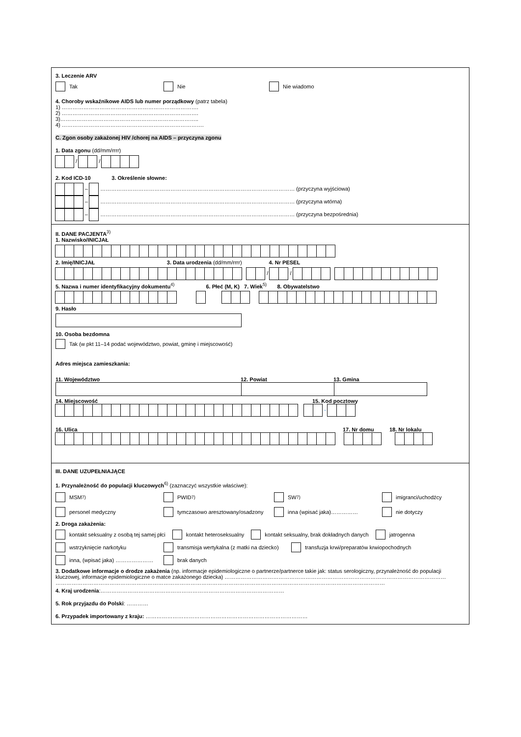3. Leczenie ARV
Tak Nie Nie wiadomo
4. Choroby wskaźnikowe AIDS lub numer porządkowy (patrz tabela)
1) ………………………………………………………………….
2) ………………………………………………………………….
3)…………………………………………………………………..
4) …………………………………………………………………….
C. Zgon osoby zakażonej HIV /chorej na AIDS – przyczyna zgonu
1. Data zgonu (dd/mm/rrrr)
/ /
2. Kod ICD-10 3. Określenie słowne:
– ……………………………………………………………………………………………… (przyczyna wyjściowa)
– ……………………………………………………………………………………………… (przyczyna wtórna)
– ……………………………………………………………………………………………… (przyczyna bezpośrednia)
II. DANE PACJENTA<sup>3)</sup>
1. Nazwisko/INICJAŁ
2. Imię/INICJAŁ 3. Data urodzenia (dd/mm/rrrr) 4. Nr PESEL
/ /
5. Nazwa i numer identyfikacyjny dokumentu<sup>4)</sup> 6. Płeć (M, K) 7. Wiek<sup>5)</sup> 8. Obywatelstwo
9. Hasło
10. Osoba bezdomna
Tak (w pkt 11–14 podać województwo, powiat, gminę i miejscowość)
Adres miejsca zamieszkania:
11. Województwo 12. Powiat 13. Gmina
14. Miejscowość 15. Kod pocztowy
-
16. Ulica 17. Nr domu 18. Nr lokalu
III. DANE UZUPEŁNIAJĄCE
1. Przynależność do populacji kluczowych<sup>6)</sup> (zaznaczyć wszystkie właściwe):
MSM<sup>7)</sup>
PWID<sup>7)</sup>
SW<sup>7)</sup>
imigranci/uchodźcy
personel medyczny
tymczasowo aresztowany/osadzony
inna (wpisać jaka)……………
nie dotyczy
2. Droga zakażenia:
kontakt seksualny z osobą tej samej płci
kontakt heteroseksualny
kontakt seksualny, brak dokładnych danych
jatrogenna
wstrzyknięcie narkotyku
transmisja wertykalna (z matki na dziecko)
transfuzja krwi/preparatów krwiopochodnych
inna, (wpisać jaka) ………………… brak danych
3. Dodatkowe informacje o drodze zakażenia (np. informacje epidemiologiczne o partnerze/partnerce takie jak: status serologiczny, przynależność do populacji kluczowej, informacje epidemiologiczne o matce zakażonego dziecka) ……………………………………………………………………………………………………………
…………………………………………………………………………………………………………………………………………………………………
4. Kraj urodzenia:…………………………………………………………………………………………
5. Rok przyjazdu do Polski: …………
6. Przypadek importowany z kraju: ………………………………………………………………………………